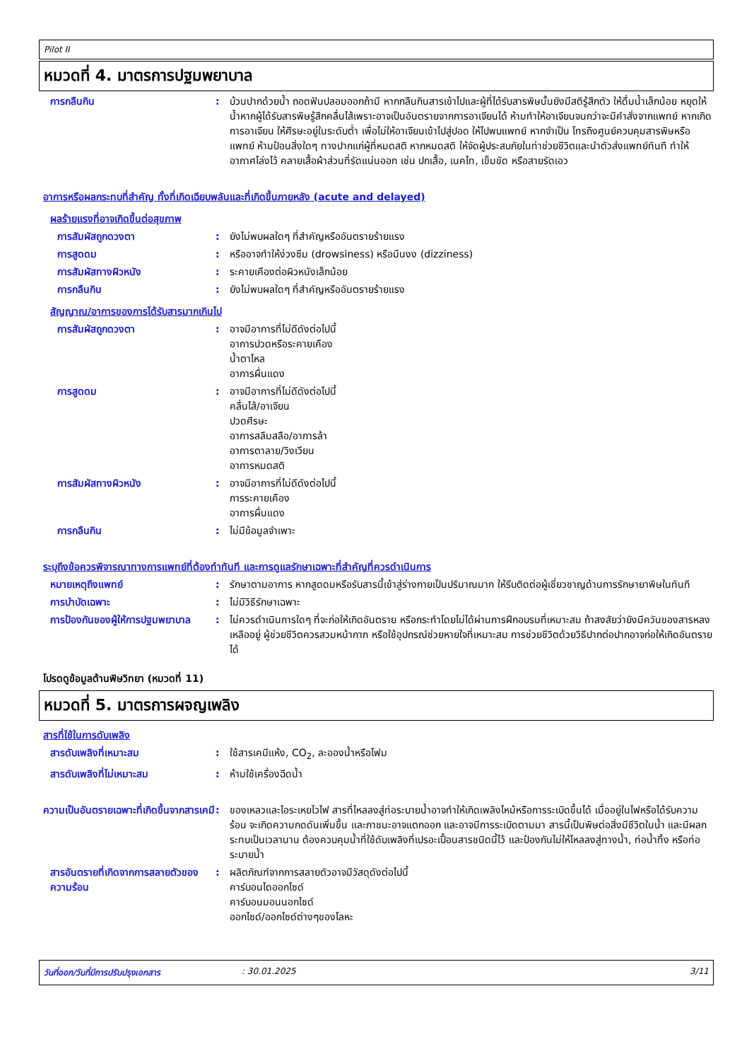Pilot II
หมวดที่ 4. มาตรการปฐมพยาบาล
การกลืนกิน : บ้วนปากด้วยน้ำ ถอดฟันปลอมออกถ้ามี หากกลืนกินสารเข้าไปและผู้ที่ได้รับสารพิษนั้นยังมีสติรู้สึกตัว ให้ดื่มน้ำเล็กน้อย หยุดให้น้ำหากผู้ได้รับสารพิษรู้สึกคลื่นไส้เพราะอาจเป็นอันตรายจากการอาเจียนได้ ห้ามทำให้อาเจียนจนกว่าจะมีคำสั่งจากแพทย์ หากเกิดการอาเจียน ให้ศีรษะอยู่ในระดับต่ำ เพื่อไม่ให้อาเจียนเข้าไปสู่ปอด ให้ไปพบแพทย์ หากจำเป็น โทรถึงศูนย์ควบคุมสารพิษหรือแพทย์ ห้ามป้อนสิ่งใดๆ ทางปากแก่ผู้ที่หมดสติ หากหมดสติ ให้จัดผู้ประสบภัยในท่าช่วยชีวิตและนำตัวส่งแพทย์ทันที ทำให้อากาศโล่งไว้ คลายเสื้อผ้าส่วนที่รัดแน่นออก เช่น ปกเสื้อ, เนคไท, เข็มขัด หรือสายรัดเอว
อาการหรือผลกระทบที่สำคัญ ทั้งที่เกิดเฉียบพลันและที่เกิดขึ้นภายหลัง (acute and delayed)
ผลร้ายแรงที่อาจเกิดขึ้นต่อสุขภาพ
การสัมผัสถูกดวงตา : ยังไม่พบผลใดๆ ที่สำคัญหรืออันตรายร้ายแรง
การสูดดม : หรืออาจทำให้ง่วงซึม (drowsiness) หรือมึนงง (dizziness)
การสัมผัสทางผิวหนัง : ระคายเคืองต่อผิวหนังเล็กน้อย
การกลืนกิน : ยังไม่พบผลใดๆ ที่สำคัญหรืออันตรายร้ายแรง
สัญญาณ/อาการของการได้รับสารมากเกินไป
การสัมผัสถูกดวงตา : อาจมีอาการที่ไม่ดีดังต่อไปนี้
อาการปวดหรือระคายเคือง
น้ำตาไหล
อาการผื่นแดง
การสูดดม : อาจมีอาการที่ไม่ดีดังต่อไปนี้
คลื่นไส้/อาเจียน
ปวดศีรษะ
อาการสลึมสลือ/อาการล้า
อาการตาลาย/วิงเวียน
อาการหมดสติ
การสัมผัสทางผิวหนัง : อาจมีอาการที่ไม่ดีดังต่อไปนี้
การระคายเคือง
อาการผื่นแดง
การกลืนกิน : ไม่มีข้อมูลจำเพาะ
ระบุถึงข้อควรพิจารณาทางการแพทย์ที่ต้องทำทันที และการดูแลรักษาเฉพาะที่สำคัญที่ควรดำเนินการ
หมายเหตุถึงแพทย์ : รักษาตามอาการ หากสูดดมหรือรับสารนี้เข้าสู่ร่างกายเป็นปริมาณมาก ให้รีบติดต่อผู้เชี่ยวชาญด้านการรักษายาพิษในทันที
การบำบัดเฉพาะ : ไม่มีวิธีรักษาเฉพาะ
การป้องกันของผู้ให้การปฐมพยาบาล
: ไม่ควรดำเนินการใดๆ ที่จะก่อให้เกิดอันตราย หรือกระทำโดยไม่ได้ผ่านการฝึกอบรมที่เหมาะสม ถ้าสงสัยว่ายังมีควันของสารหลงเหลืออยู่ ผู้ช่วยชีวิตควรสวมหน้ากาก หรือใช้อุปกรณ์ช่วยหายใจที่เหมาะสม การช่วยชีวิตด้วยวิธีปากต่อปากอาจก่อให้เกิดอันตรายได้
โปรดดูข้อมูลด้านพิษวิทยา (หมวดที่ 11)
หมวดที่ 5. มาตรการผจญเพลิง
สารที่ใช้ในการดับเพลิง
สารดับเพลิงที่เหมาะสม : ใช้สารเคมีแห้ง, CO<sub>2</sub>, ละอองน้ำหรือโฟม
สารดับเพลิงที่ไม่เหมาะสม : ห้ามใช้เครื่องฉีดน้ำ
ความเป็นอันตรายเฉพาะที่เกิดขึ้นจากสารเคมี
: ของเหลวและไอระเหยไวไฟ สารที่ไหลลงสู่ท่อระบายน้ำอาจทำให้เกิดเพลิงไหม้หรือการระเบิดขึ้นได้ เมื่ออยู่ในไฟหรือได้รับความร้อน จะเกิดความกดดันเพิ่มขึ้น และภาชนะอาจแตกออก และอาจมีการระเบิดตามมา สารนี้เป็นพิษต่อสิ่งมีชีวิตในน้ำ และมีผลกระทบเป็นเวลานาน ต้องควบคุมน้ำที่ใช้ดับเพลิงที่เปรอะเปื้อนสารชนิดนี้ไว้ และป้องกันไม่ให้ไหลลงสู่ทางน้ำ, ท่อน้ำทิ้ง หรือท่อระบายน้ำ
สารอันตรายที่เกิดจากการสลายตัวของความร้อน
: ผลิตภัณฑ์จากการสลายตัวอาจมีวัสดุดังต่อไปนี้
คาร์บอนไดออกไซด์
คาร์บอนมอนนอกไซด์
ออกไซด์/ออกไซด์ต่างๆของโลหะ
วันที่ออก/วันที่มีการปรับปรุงเอกสาร: 30.01.2025 3/11